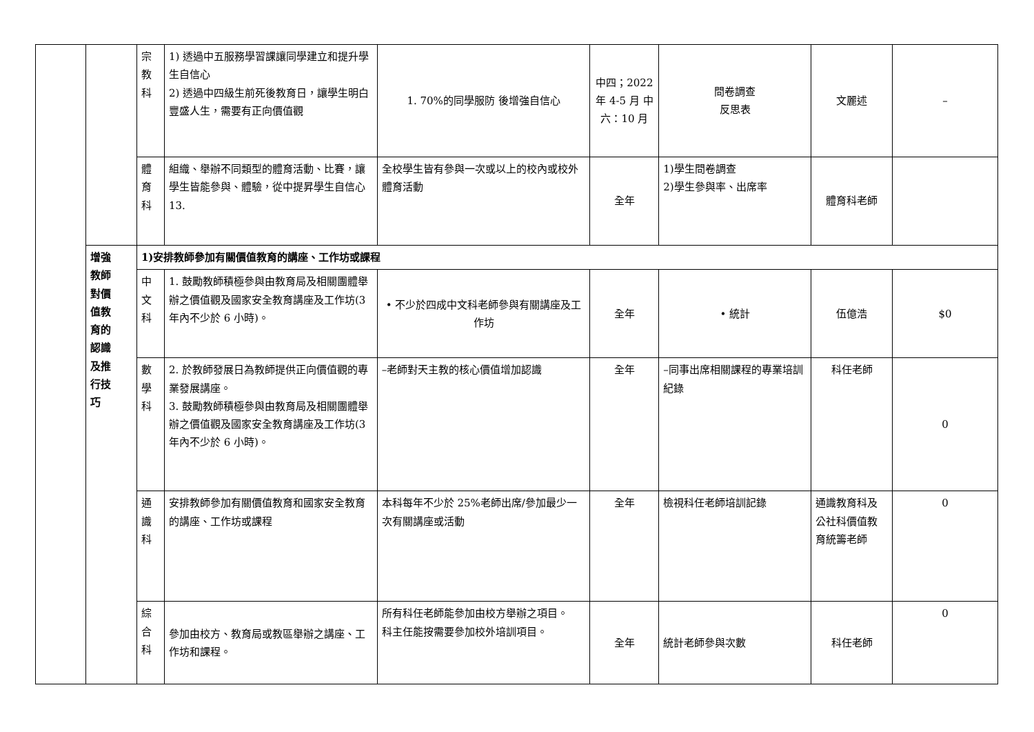| | | 宗 教 科 | 1) 透過中五服務學習課讓同學建立和提升學生自信心 2) 透過中四級生前死後教育日，讓學生明白豐盛人生，需要有正向價值觀 | 1. 70%的同學服防 後增強自信心 | 中四；2022年 4-5 月 中六：10 月 | 問卷調查 反思表 | 文麗述 | – |
| | | 體 育 科 | 組織、舉辦不同類型的體育活動、比賽，讓學生皆能參與、體驗，從中提昇學生自信心 13. | 全校學生皆有參與一次或以上的校內或校外體育活動 | 全年 | 1)學生問卷調查 2)學生參與率、出席率 | 體育科老師 | |
| | 增強 教師 對價 值教 育的 認識 及推 行技 巧 | 1)安排教師參加有關價值教育的講座、工作坊或課程 | | | | | | |
| | | 中 文 科 | 1. 鼓勵教師積極參與由教育局及相關團體舉辦之價值觀及國家安全教育講座及工作坊(3 年內不少於 6 小時)。 | • 不少於四成中文科老師參與有關講座及工作坊 | 全年 | • 統計 | 伍億浩 | $0 |
| | | 數 學 科 | 2. 於教師發展日為教師提供正向價值觀的專業發展講座。 3. 鼓勵教師積極參與由教育局及相關團體舉辦之價值觀及國家安全教育講座及工作坊(3 年內不少於 6 小時)。 | –老師對天主教的核心價值增加認識 | 全年 | –同事出席相關課程的專業培訓紀錄 | 科任老師 | 0 |
| | | 通 識 科 | 安排教師參加有關價值教育和國家安全教育的講座、工作坊或課程 | 本科每年不少於 25%老師出席/參加最少一次有關講座或活動 | 全年 | 檢視科任老師培訓記錄 | 通識教育科及公社科價值教育統籌老師 | 0 |
| | | 綜 合 科 | 參加由校方、教育局或教區舉辦之講座、工作坊和課程。 | 所有科任老師能參加由校方舉辦之項目。 科主任能按需要參加校外培訓項目。 | 全年 | 統計老師參與次數 | 科任老師 | 0 |